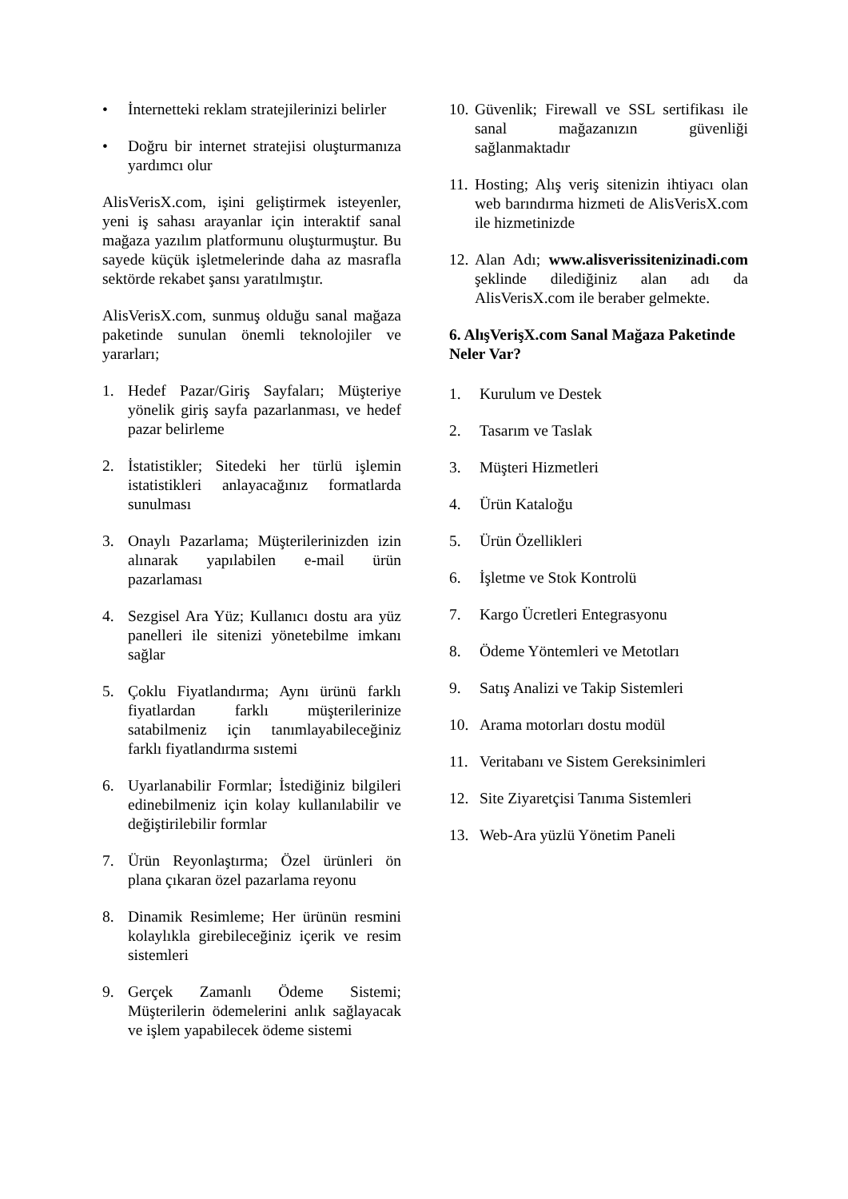• İnternetteki reklam stratejilerinizi belirler
• Doğru bir internet stratejisi oluşturmanıza yardımcı olur
AlisVerisX.com, işini geliştirmek isteyenler, yeni iş sahası arayanlar için interaktif sanal mağaza yazılım platformunu oluşturmuştur. Bu sayede küçük işletmelerinde daha az masrafla sektörde rekabet şansı yaratılmıştır.
AlisVerisX.com, sunmuş olduğu sanal mağaza paketinde sunulan önemli teknolojiler ve yararları;
1. Hedef Pazar/Giriş Sayfaları; Müşteriye yönelik giriş sayfa pazarlanması, ve hedef pazar belirleme
2. İstatistikler; Sitedeki her türlü işlemin istatistikleri anlayacağınız formatlarda sunulması
3. Onaylı Pazarlama; Müşterilerinizden izin alınarak yapılabilen e-mail ürün pazarlaması
4. Sezgisel Ara Yüz; Kullanıcı dostu ara yüz panelleri ile sitenizi yönetebilme imkanı sağlar
5. Çoklu Fiyatlandırma; Aynı ürünü farklı fiyatlardan farklı müşterilerinize satabilmeniz için tanımlayabileceğiniz farklı fiyatlandırma sıstemi
6. Uyarlanabilir Formlar; İstediğiniz bilgileri edinebilmeniz için kolay kullanılabilir ve değiştirilebilir formlar
7. Ürün Reyonlaştırma; Özel ürünleri ön plana çıkaran özel pazarlama reyonu
8. Dinamik Resimleme; Her ürünün resmini kolaylıkla girebileceğiniz içerik ve resim sistemleri
9. Gerçek Zamanlı Ödeme Sistemi; Müşterilerin ödemelerini anlık sağlayacak ve işlem yapabilecek ödeme sistemi
10. Güvenlik; Firewall ve SSL sertifikası ile sanal mağazanızın güvenliği sağlanmaktadır
11. Hosting; Alış veriş sitenizin ihtiyacı olan web barındırma hizmeti de AlisVerisX.com ile hizmetinizde
12. Alan Adı; www.alisverissitenizinadi.com şeklinde dilediğiniz alan adı da AlisVerisX.com ile beraber gelmekte.
6. AlışVerişX.com Sanal Mağaza Paketinde Neler Var?
1. Kurulum ve Destek
2. Tasarım ve Taslak
3. Müşteri Hizmetleri
4. Ürün Kataloğu
5. Ürün Özellikleri
6. İşletme ve Stok Kontrolü
7. Kargo Ücretleri Entegrasyonu
8. Ödeme Yöntemleri ve Metotları
9. Satış Analizi ve Takip Sistemleri
10. Arama motorları dostu modül
11. Veritabanı ve Sistem Gereksinimleri
12. Site Ziyaretçisi Tanıma Sistemleri
13. Web-Ara yüzlü Yönetim Paneli